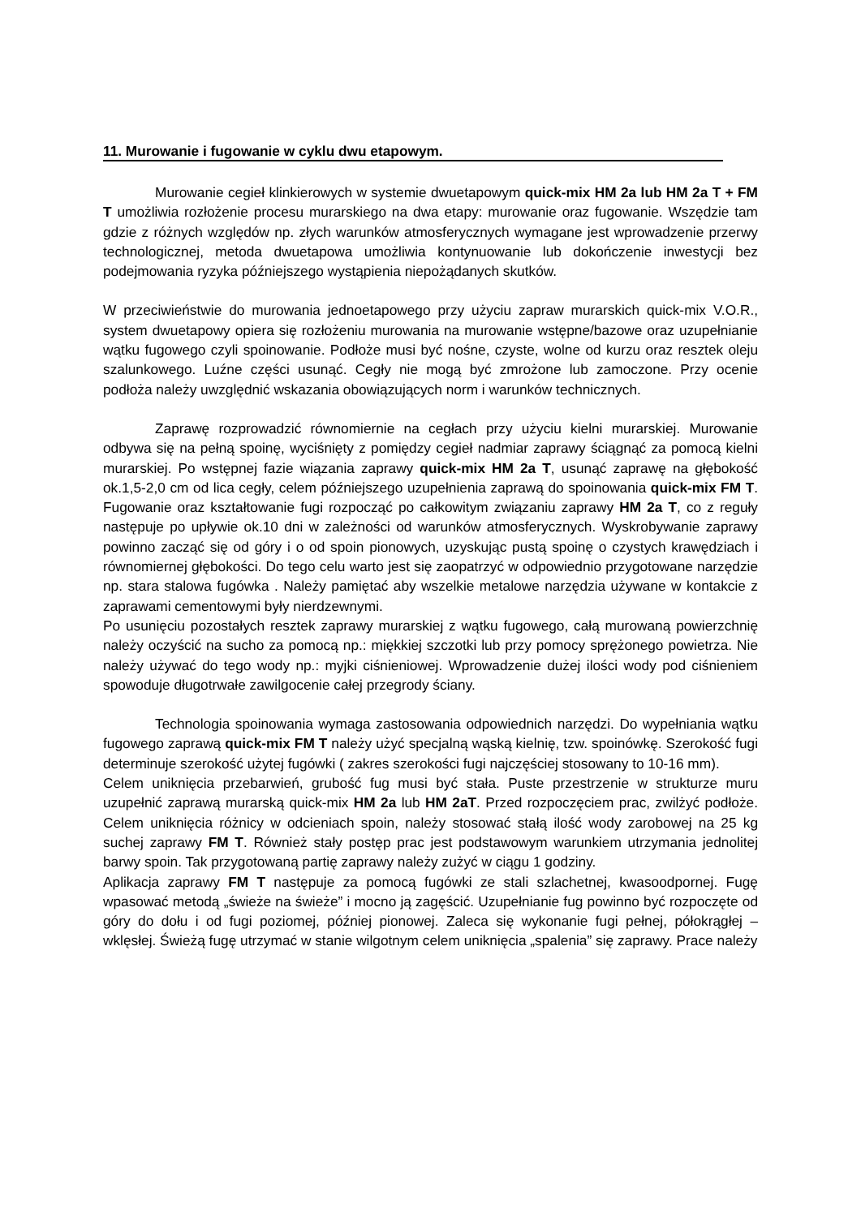11. Murowanie i fugowanie w cyklu dwu etapowym.
Murowanie cegieł klinkierowych w systemie dwuetapowym quick-mix HM 2a lub HM 2a T + FM T umożliwia rozłożenie procesu murarskiego na dwa etapy: murowanie oraz fugowanie. Wszędzie tam gdzie z różnych względów np. złych warunków atmosferycznych wymagane jest wprowadzenie przerwy technologicznej, metoda dwuetapowa umożliwia kontynuowanie lub dokończenie inwestycji bez podejmowania ryzyka późniejszego wystąpienia niepożądanych skutków.
W przeciwieństwie do murowania jednoetapowego przy użyciu zapraw murarskich quick-mix V.O.R., system dwuetapowy opiera się rozłożeniu murowania na murowanie wstępne/bazowe oraz uzupełnianie wątku fugowego czyli spoinowanie. Podłoże musi być nośne, czyste, wolne od kurzu oraz resztek oleju szalunkowego. Luźne części usunąć. Cegły nie mogą być zmrożone lub zamoczone. Przy ocenie podłoża należy uwzględnić wskazania obowiązujących norm i warunków technicznych.
Zaprawę rozprowadzić równomiernie na cegłach przy użyciu kielni murarskiej. Murowanie odbywa się na pełną spoinę, wyciśnięty z pomiędzy cegieł nadmiar zaprawy ściągnąć za pomocą kielni murarskiej. Po wstępnej fazie wiązania zaprawy quick-mix HM 2a T, usunąć zaprawę na głębokość ok.1,5-2,0 cm od lica cegły, celem późniejszego uzupełnienia zaprawą do spoinowania quick-mix FM T. Fugowanie oraz kształtowanie fugi rozpocząć po całkowitym związaniu zaprawy HM 2a T, co z reguły następuje po upływie ok.10 dni w zależności od warunków atmosferycznych. Wyskrobywanie zaprawy powinno zacząć się od góry i o od spoin pionowych, uzyskując pustą spoinę o czystych krawędziach i równomiernej głębokości. Do tego celu warto jest się zaopatrzyć w odpowiednio przygotowane narzędzie np. stara stalowa fugówka . Należy pamiętać aby wszelkie metalowe narzędzia używane w kontakcie z zaprawami cementowymi były nierdzewnymi.
Po usunięciu pozostałych resztek zaprawy murarskiej z wątku fugowego, całą murowaną powierzchnię należy oczyścić na sucho za pomocą np.: miękkiej szczotki lub przy pomocy sprężonego powietrza. Nie należy używać do tego wody np.: myjki ciśnieniowej. Wprowadzenie dużej ilości wody pod ciśnieniem spowoduje długotrwałe zawilgocenie całej przegrody ściany.
Technologia spoinowania wymaga zastosowania odpowiednich narzędzi. Do wypełniania wątku fugowego zaprawą quick-mix FM T należy użyć specjalną wąską kielnię, tzw. spoinówkę. Szerokość fugi determinuje szerokość użytej fugówki ( zakres szerokości fugi najczęściej stosowany to 10-16 mm).
Celem uniknięcia przebarwień, grubość fug musi być stała. Puste przestrzenie w strukturze muru uzupełnić zaprawą murarską quick-mix HM 2a lub HM 2aT. Przed rozpoczęciem prac, zwilżyć podłoże. Celem uniknięcia różnicy w odcieniach spoin, należy stosować stałą ilość wody zarobowej na 25 kg suchej zaprawy FM T. Również stały postęp prac jest podstawowym warunkiem utrzymania jednolitej barwy spoin. Tak przygotowaną partię zaprawy należy zużyć w ciągu 1 godziny.
Aplikacja zaprawy FM T następuje za pomocą fugówki ze stali szlachetnej, kwasoodpornej. Fugę wpasować metodą „świeże na świeże” i mocno ją zagęścić. Uzupełnianie fug powinno być rozpoczęte od góry do dołu i od fugi poziomej, później pionowej. Zaleca się wykonanie fugi pełnej, półokrągłej – wklęsłej. Świeżą fugę utrzymać w stanie wilgotnym celem uniknięcia „spalenia” się zaprawy. Prace należy